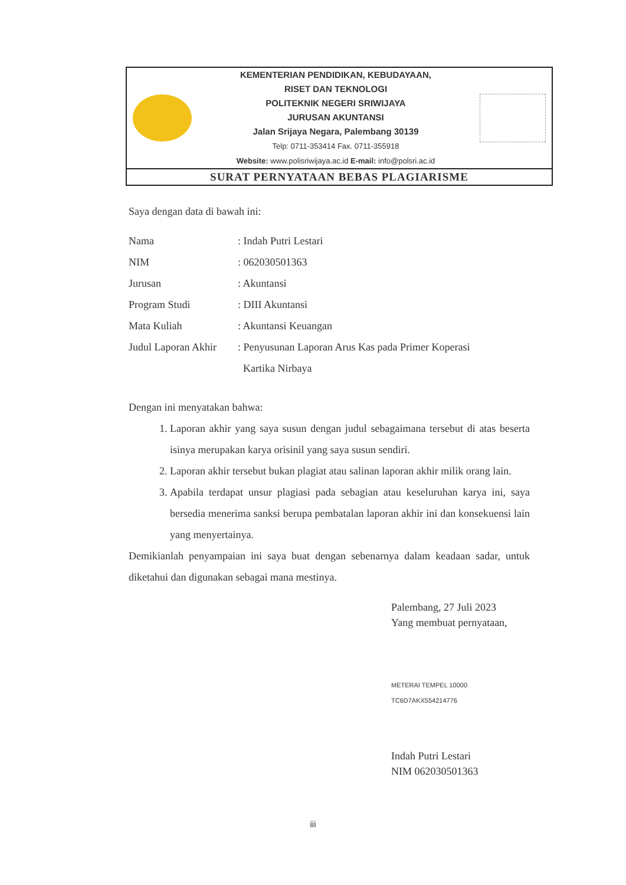KEMENTERIAN PENDIDIKAN, KEBUDAYAAN,
RISET DAN TEKNOLOGI
POLITEKNIK NEGERI SRIWIJAYA
JURUSAN AKUNTANSI
Jalan Srijaya Negara, Palembang 30139
Telp: 0711-353414 Fax. 0711-355918
Website: www.polisriwijaya.ac.id E-mail: info@polsri.ac.id
SURAT PERNYATAAN BEBAS PLAGIARISME
Saya dengan data di bawah ini:
Nama: Indah Putri Lestari
NIM: 062030501363
Jurusan: Akuntansi
Program Studi: DIII Akuntansi
Mata Kuliah: Akuntansi Keuangan
Judul Laporan Akhir: Penyusunan Laporan Arus Kas pada Primer Koperasi
Kartika Nirbaya
Dengan ini menyatakan bahwa:
1. Laporan akhir yang saya susun dengan judul sebagaimana tersebut di atas beserta isinya merupakan karya orisinil yang saya susun sendiri.
2. Laporan akhir tersebut bukan plagiat atau salinan laporan akhir milik orang lain.
3. Apabila terdapat unsur plagiasi pada sebagian atau keseluruhan karya ini, saya bersedia menerima sanksi berupa pembatalan laporan akhir ini dan konsekuensi lain yang menyertainya.
Demikianlah penyampaian ini saya buat dengan sebenarnya dalam keadaan sadar, untuk diketahui dan digunakan sebagai mana mestinya.
Palembang, 27 Juli 2023
Yang membuat pernyataan,
METERAI TEMPEL 10000 TC6D7AKX554214776
Indah Putri Lestari
NIM 062030501363
iii